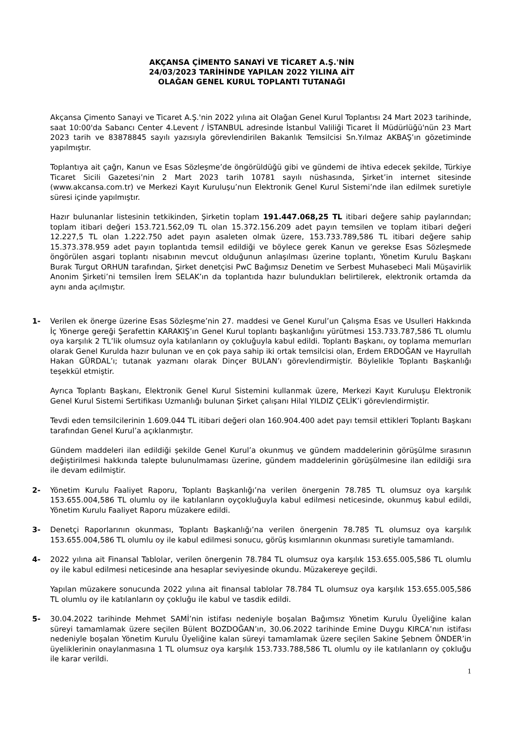AKÇANSA ÇİMENTO SANAYİ VE TİCARET A.Ş.'NİN
24/03/2023 TARİHİNDE YAPILAN 2022 YILINA AİT
OLAĞAN GENEL KURUL TOPLANTI TUTANAĞI
Akçansa Çimento Sanayi ve Ticaret A.Ş.'nin 2022 yılına ait Olağan Genel Kurul Toplantısı 24 Mart 2023 tarihinde, saat 10:00'da Sabancı Center 4.Levent / İSTANBUL adresinde İstanbul Valiliği Ticaret İl Müdürlüğü'nün 23 Mart 2023 tarih ve 83878845 sayılı yazısıyla görevlendirilen Bakanlık Temsilcisi Sn.Yılmaz AKBAŞ’ın gözetiminde yapılmıştır.
Toplantıya ait çağrı, Kanun ve Esas Sözleşme’de öngörüldüğü gibi ve gündemi de ihtiva edecek şekilde, Türkiye Ticaret Sicili Gazetesi’nin 2 Mart 2023 tarih 10781 sayılı nüshasında, Şirket’in internet sitesinde (www.akcansa.com.tr) ve Merkezi Kayıt Kuruluşu’nun Elektronik Genel Kurul Sistemi’nde ilan edilmek suretiyle süresi içinde yapılmıştır.
Hazır bulunanlar listesinin tetkikinden, Şirketin toplam 191.447.068,25 TL itibari değere sahip paylarından; toplam itibari değeri 153.721.562,09 TL olan 15.372.156.209 adet payın temsilen ve toplam itibari değeri 12.227,5 TL olan 1.222.750 adet payın asaleten olmak üzere, 153.733.789,586 TL itibari değere sahip 15.373.378.959 adet payın toplantıda temsil edildiği ve böylece gerek Kanun ve gerekse Esas Sözleşmede öngörülen asgari toplantı nisabının mevcut olduğunun anlaşılması üzerine toplantı, Yönetim Kurulu Başkanı Burak Turgut ORHUN tarafından, Şirket denetçisi PwC Bağımsız Denetim ve Serbest Muhasebeci Mali Müşavirlik Anonim Şirketi’ni temsilen İrem SELAK’ın da toplantıda hazır bulundukları belirtilerek, elektronik ortamda da aynı anda açılmıştır.
1- Verilen ek önerge üzerine Esas Sözleşme’nin 27. maddesi ve Genel Kurul’un Çalışma Esas ve Usulleri Hakkında İç Yönerge gereği Şerafettin KARAKIŞ’ın Genel Kurul toplantı başkanlığını yürütmesi 153.733.787,586 TL olumlu oya karşılık 2 TL’lik olumsuz oyla katılanların oy çokluğuyla kabul edildi. Toplantı Başkanı, oy toplama memurları olarak Genel Kurulda hazır bulunan ve en çok paya sahip iki ortak temsilcisi olan, Erdem ERDOĞAN ve Hayrullah Hakan GÜRDAL’ı; tutanak yazmanı olarak Dinçer BULAN’ı görevlendirmiştir. Böylelikle Toplantı Başkanlığı teşekkül etmiştir.
Ayrıca Toplantı Başkanı, Elektronik Genel Kurul Sistemini kullanmak üzere, Merkezi Kayıt Kuruluşu Elektronik Genel Kurul Sistemi Sertifikası Uzmanlığı bulunan Şirket çalışanı Hilal YILDIZ ÇELİK’i görevlendirmiştir.
Tevdi eden temsilcilerinin 1.609.044 TL itibari değeri olan 160.904.400 adet payı temsil ettikleri Toplantı Başkanı tarafından Genel Kurul’a açıklanmıştır.
Gündem maddeleri ilan edildiği şekilde Genel Kurul’a okunmuş ve gündem maddelerinin görüşülme sırasının değiştirilmesi hakkında talepte bulunulmaması üzerine, gündem maddelerinin görüşülmesine ilan edildiği sıra ile devam edilmiştir.
2- Yönetim Kurulu Faaliyet Raporu, Toplantı Başkanlığı’na verilen önergenin 78.785 TL olumsuz oya karşılık 153.655.004,586 TL olumlu oy ile katılanların oyçokluğuyla kabul edilmesi neticesinde, okunmuş kabul edildi, Yönetim Kurulu Faaliyet Raporu müzakere edildi.
3- Denetçi Raporlarının okunması, Toplantı Başkanlığı’na verilen önergenin 78.785 TL olumsuz oya karşılık 153.655.004,586 TL olumlu oy ile kabul edilmesi sonucu, görüş kısımlarının okunması suretiyle tamamlandı.
4- 2022 yılına ait Finansal Tablolar, verilen önergenin 78.784 TL olumsuz oya karşılık 153.655.005,586 TL olumlu oy ile kabul edilmesi neticesinde ana hesaplar seviyesinde okundu. Müzakereye geçildi.
Yapılan müzakere sonucunda 2022 yılına ait finansal tablolar 78.784 TL olumsuz oya karşılık 153.655.005,586 TL olumlu oy ile katılanların oy çokluğu ile kabul ve tasdik edildi.
5- 30.04.2022 tarihinde Mehmet SAMİ’nin istifası nedeniyle boşalan Bağımsız Yönetim Kurulu Üyeliğine kalan süreyi tamamlamak üzere seçilen Bülent BOZDOĞAN’ın, 30.06.2022 tarihinde Emine Duygu KIRCA’nın istifası nedeniyle boşalan Yönetim Kurulu Üyeliğine kalan süreyi tamamlamak üzere seçilen Sakine Şebnem ÖNDER’in üyeliklerinin onaylanmasına 1 TL olumsuz oya karşılık 153.733.788,586 TL olumlu oy ile katılanların oy çokluğu ile karar verildi.
1